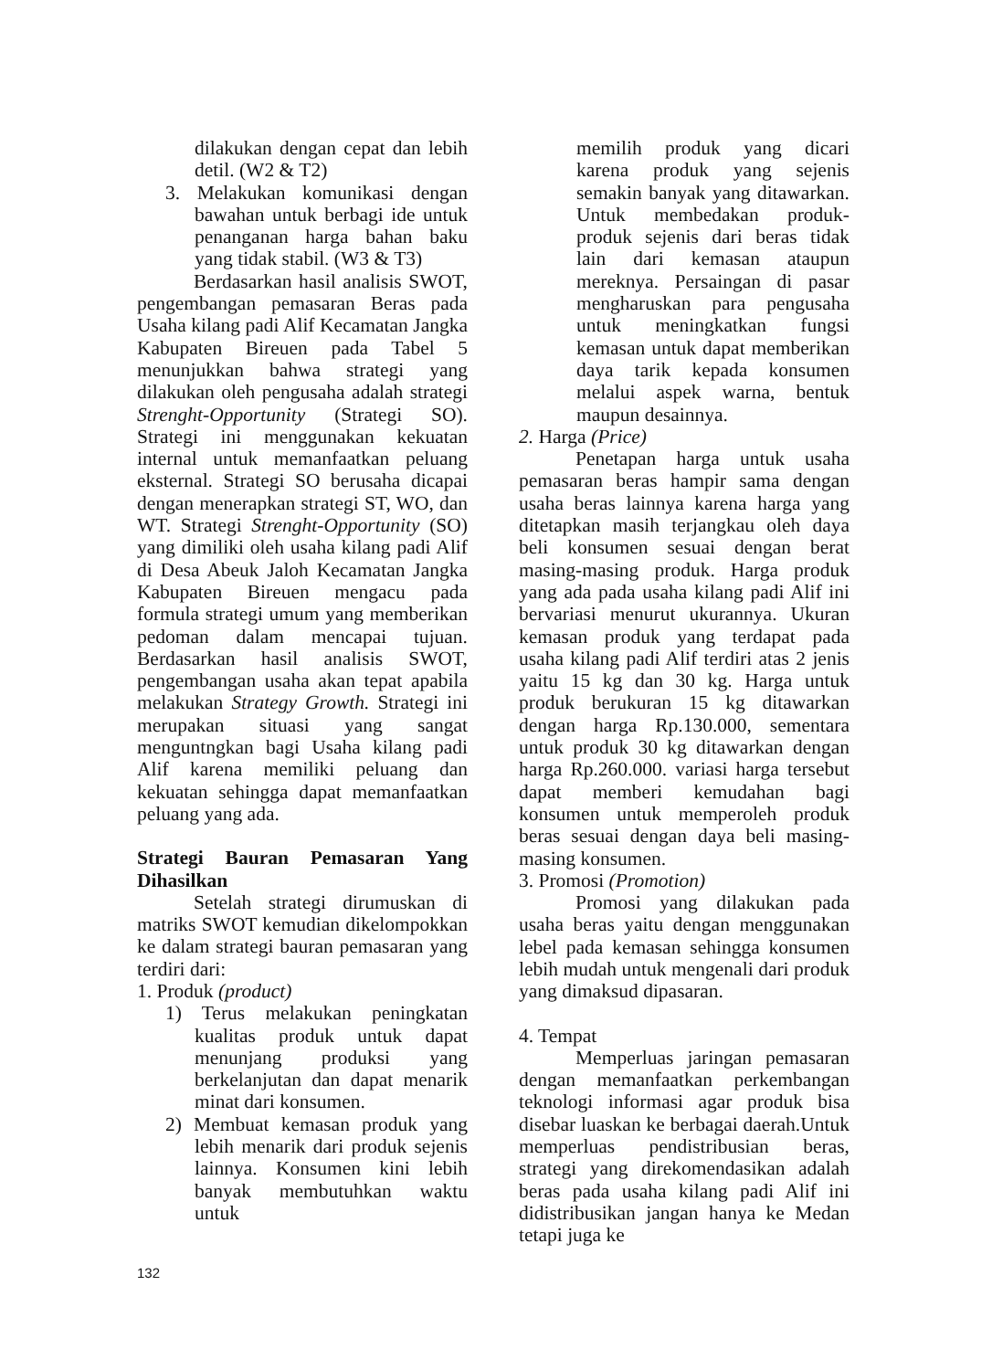dilakukan dengan cepat dan lebih detil. (W2 & T2)
3. Melakukan komunikasi dengan bawahan untuk berbagi ide untuk penanganan harga bahan baku yang tidak stabil. (W3 & T3)
Berdasarkan hasil analisis SWOT, pengembangan pemasaran Beras pada Usaha kilang padi Alif Kecamatan Jangka Kabupaten Bireuen pada Tabel 5 menunjukkan bahwa strategi yang dilakukan oleh pengusaha adalah strategi Strenght-Opportunity (Strategi SO). Strategi ini menggunakan kekuatan internal untuk memanfaatkan peluang eksternal. Strategi SO berusaha dicapai dengan menerapkan strategi ST, WO, dan WT. Strategi Strenght-Opportunity (SO) yang dimiliki oleh usaha kilang padi Alif di Desa Abeuk Jaloh Kecamatan Jangka Kabupaten Bireuen mengacu pada formula strategi umum yang memberikan pedoman dalam mencapai tujuan. Berdasarkan hasil analisis SWOT, pengembangan usaha akan tepat apabila melakukan Strategy Growth. Strategi ini merupakan situasi yang sangat menguntngkan bagi Usaha kilang padi Alif karena memiliki peluang dan kekuatan sehingga dapat memanfaatkan peluang yang ada.
Strategi Bauran Pemasaran Yang Dihasilkan
Setelah strategi dirumuskan di matriks SWOT kemudian dikelompokkan ke dalam strategi bauran pemasaran yang terdiri dari:
1. Produk (product)
1) Terus melakukan peningkatan kualitas produk untuk dapat menunjang produksi yang berkelanjutan dan dapat menarik minat dari konsumen.
2) Membuat kemasan produk yang lebih menarik dari produk sejenis lainnya. Konsumen kini lebih banyak membutuhkan waktu untuk
memilih produk yang dicari karena produk yang sejenis semakin banyak yang ditawarkan. Untuk membedakan produk-produk sejenis dari beras tidak lain dari kemasan ataupun mereknya. Persaingan di pasar mengharuskan para pengusaha untuk meningkatkan fungsi kemasan untuk dapat memberikan daya tarik kepada konsumen melalui aspek warna, bentuk maupun desainnya.
2. Harga (Price)
Penetapan harga untuk usaha pemasaran beras hampir sama dengan usaha beras lainnya karena harga yang ditetapkan masih terjangkau oleh daya beli konsumen sesuai dengan berat masing-masing produk. Harga produk yang ada pada usaha kilang padi Alif ini bervariasi menurut ukurannya. Ukuran kemasan produk yang terdapat pada usaha kilang padi Alif terdiri atas 2 jenis yaitu 15 kg dan 30 kg. Harga untuk produk berukuran 15 kg ditawarkan dengan harga Rp.130.000, sementara untuk produk 30 kg ditawarkan dengan harga Rp.260.000. variasi harga tersebut dapat memberi kemudahan bagi konsumen untuk memperoleh produk beras sesuai dengan daya beli masing-masing konsumen.
3. Promosi (Promotion)
Promosi yang dilakukan pada usaha beras yaitu dengan menggunakan lebel pada kemasan sehingga konsumen lebih mudah untuk mengenali dari produk yang dimaksud dipasaran.
4. Tempat
Memperluas jaringan pemasaran dengan memanfaatkan perkembangan teknologi informasi agar produk bisa disebar luaskan ke berbagai daerah.Untuk memperluas pendistribusian beras, strategi yang direkomendasikan adalah beras pada usaha kilang padi Alif ini didistribusikan jangan hanya ke Medan tetapi juga ke
132